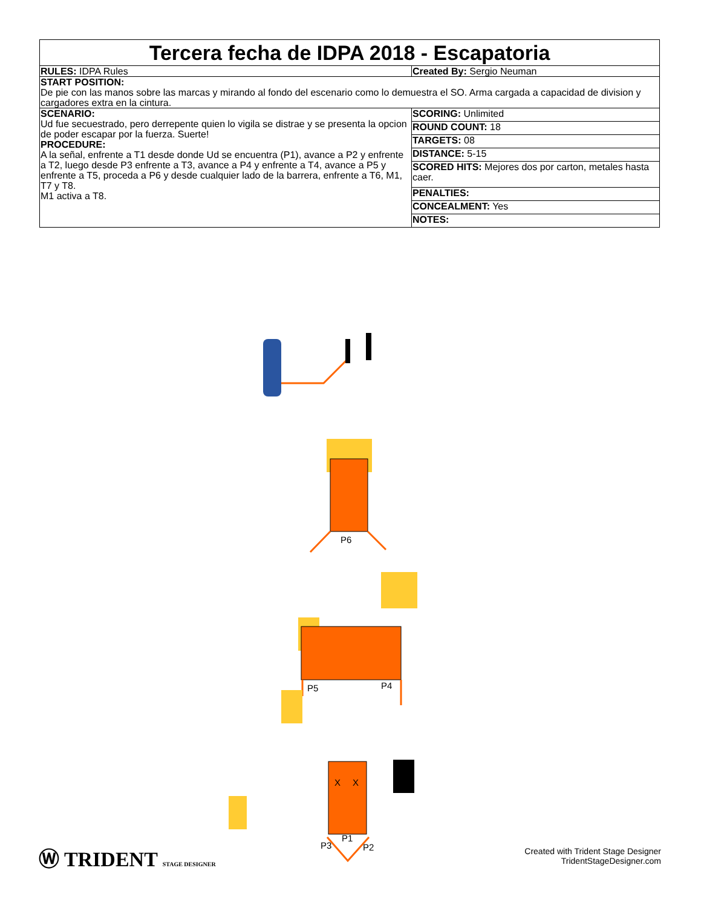| Tercera fecha de IDPA 2018 - Escapatoria | |
| RULES: IDPA Rules | Created By: Sergio Neuman |
| START POSITION: De pie con las manos sobre las marcas y mirando al fondo del escenario como lo demuestra el SO. Arma cargada a capacidad de division y cargadores extra en la cintura. | |
| SCENARIO: Ud fue secuestrado, pero derrepente quien lo vigila se distrae y se presenta la opcion de poder escapar por la fuerza. Suerte! PROCEDURE: A la señal, enfrente a T1 desde donde Ud se encuentra (P1), avance a P2 y enfrente a T2, luego desde P3 enfrente a T3, avance a P4 y enfrente a T4, avance a P5 y enfrente a T5, proceda a P6 y desde cualquier lado de la barrera, enfrente a T6, M1, T7 y T8. M1 activa a T8. | / SCORING: Unlimited / / ROUND COUNT: 18 / / TARGETS: 08 / / DISTANCE: 5-15 / / SCORED HITS: Mejores dos por carton, metales hasta caer. / / PENALTIES: / / CONCEALMENT: Yes / / NOTES: / |
P6
P5
P4
X
X
P1
P3
P2
Ⓦ TRIDENT STAGE DESIGNER
Created with Trident Stage Designer
TridentStageDesigner.com